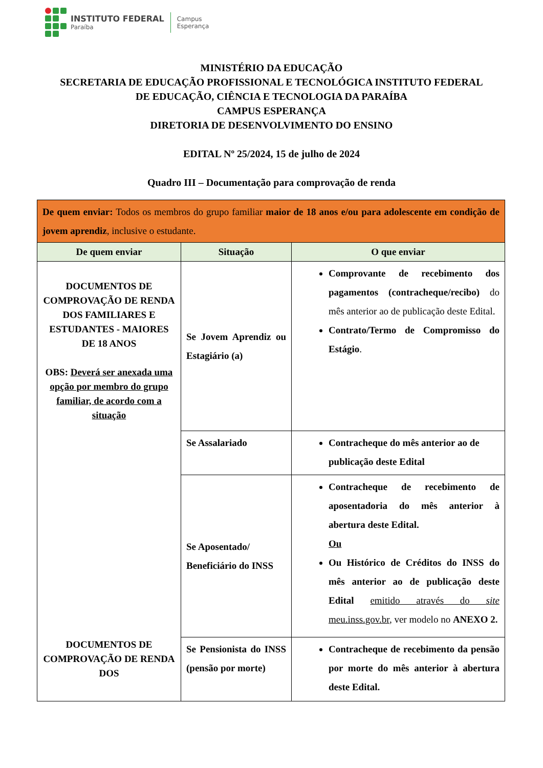INSTITUTO FEDERAL
Paraíba
Campus
Esperança
MINISTÉRIO DA EDUCAÇÃO
SECRETARIA DE EDUCAÇÃO PROFISSIONAL E TECNOLÓGICA INSTITUTO FEDERAL
DE EDUCAÇÃO, CIÊNCIA E TECNOLOGIA DA PARAÍBA
CAMPUS ESPERANÇA
DIRETORIA DE DESENVOLVIMENTO DO ENSINO
EDITAL Nº 25/2024, 15 de julho de 2024
Quadro III – Documentação para comprovação de renda
| De quem enviar: Todos os membros do grupo familiar maior de 18 anos e/ou para adolescente em condição de jovem aprendiz , inclusive o estudante. | | |
| De quem enviar | Situação | O que enviar |
| DOCUMENTOS DE COMPROVAÇÃO DE RENDA DOS FAMILIARES E ESTUDANTES - MAIORES DE 18 ANOS OBS: Deverá ser anexada uma opção por membro do grupo familiar, de acordo com a situação DOCUMENTOS DE COMPROVAÇÃO DE RENDA DOS | Se Jovem Aprendiz ou Estagiário (a) | Comprovante de recebimento dos pagamentos (contracheque/recibo) do mês anterior ao de publicação deste Edital. Contrato/Termo de Compromisso do Estágio . |
| | Se Assalariado | Contracheque do mês anterior ao de publicação deste Edital |
| | Se Aposentado/ Beneficiário do INSS | Contracheque de recebimento de aposentadoria do mês anterior à abertura deste Edital. Ou Ou Histórico de Créditos do INSS do mês anterior ao de publicação deste Edital emitido através do site meu.inss.gov.br , ver modelo no ANEXO 2. |
| | Se Pensionista do INSS (pensão por morte) | Contracheque de recebimento da pensão por morte do mês anterior à abertura deste Edital. |